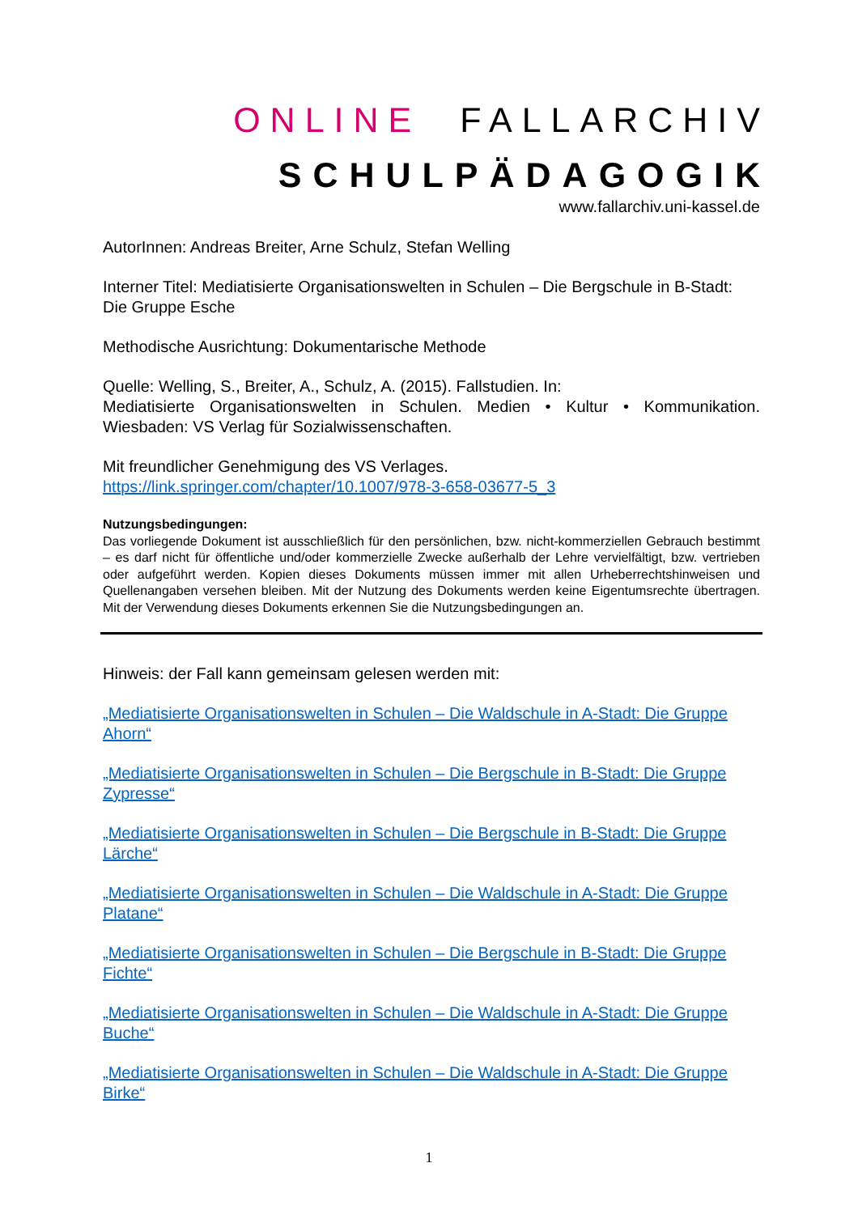ONLINE FALLARCHIV
SCHULPÄDAGOGIK
www.fallarchiv.uni-kassel.de
AutorInnen: Andreas Breiter, Arne Schulz, Stefan Welling
Interner Titel: Mediatisierte Organisationswelten in Schulen – Die Bergschule in B-Stadt: Die Gruppe Esche
Methodische Ausrichtung: Dokumentarische Methode
Quelle: Welling, S., Breiter, A., Schulz, A. (2015). Fallstudien. In:
Mediatisierte Organisationswelten in Schulen. Medien • Kultur • Kommunikation. Wiesbaden: VS Verlag für Sozialwissenschaften.
Mit freundlicher Genehmigung des VS Verlages.
https://link.springer.com/chapter/10.1007/978-3-658-03677-5_3
Nutzungsbedingungen:
Das vorliegende Dokument ist ausschließlich für den persönlichen, bzw. nicht-kommerziellen Gebrauch bestimmt – es darf nicht für öffentliche und/oder kommerzielle Zwecke außerhalb der Lehre vervielfältigt, bzw. vertrieben oder aufgeführt werden. Kopien dieses Dokuments müssen immer mit allen Urheberrechtshinweisen und Quellenangaben versehen bleiben. Mit der Nutzung des Dokuments werden keine Eigentumsrechte übertragen. Mit der Verwendung dieses Dokuments erkennen Sie die Nutzungsbedingungen an.
Hinweis: der Fall kann gemeinsam gelesen werden mit:
„Mediatisierte Organisationswelten in Schulen – Die Waldschule in A-Stadt: Die Gruppe Ahorn“
„Mediatisierte Organisationswelten in Schulen – Die Bergschule in B-Stadt: Die Gruppe Zypresse“
„Mediatisierte Organisationswelten in Schulen – Die Bergschule in B-Stadt: Die Gruppe Lärche“
„Mediatisierte Organisationswelten in Schulen – Die Waldschule in A-Stadt: Die Gruppe Platane“
„Mediatisierte Organisationswelten in Schulen – Die Bergschule in B-Stadt: Die Gruppe Fichte“
„Mediatisierte Organisationswelten in Schulen – Die Waldschule in A-Stadt: Die Gruppe Buche“
„Mediatisierte Organisationswelten in Schulen – Die Waldschule in A-Stadt: Die Gruppe Birke“
1